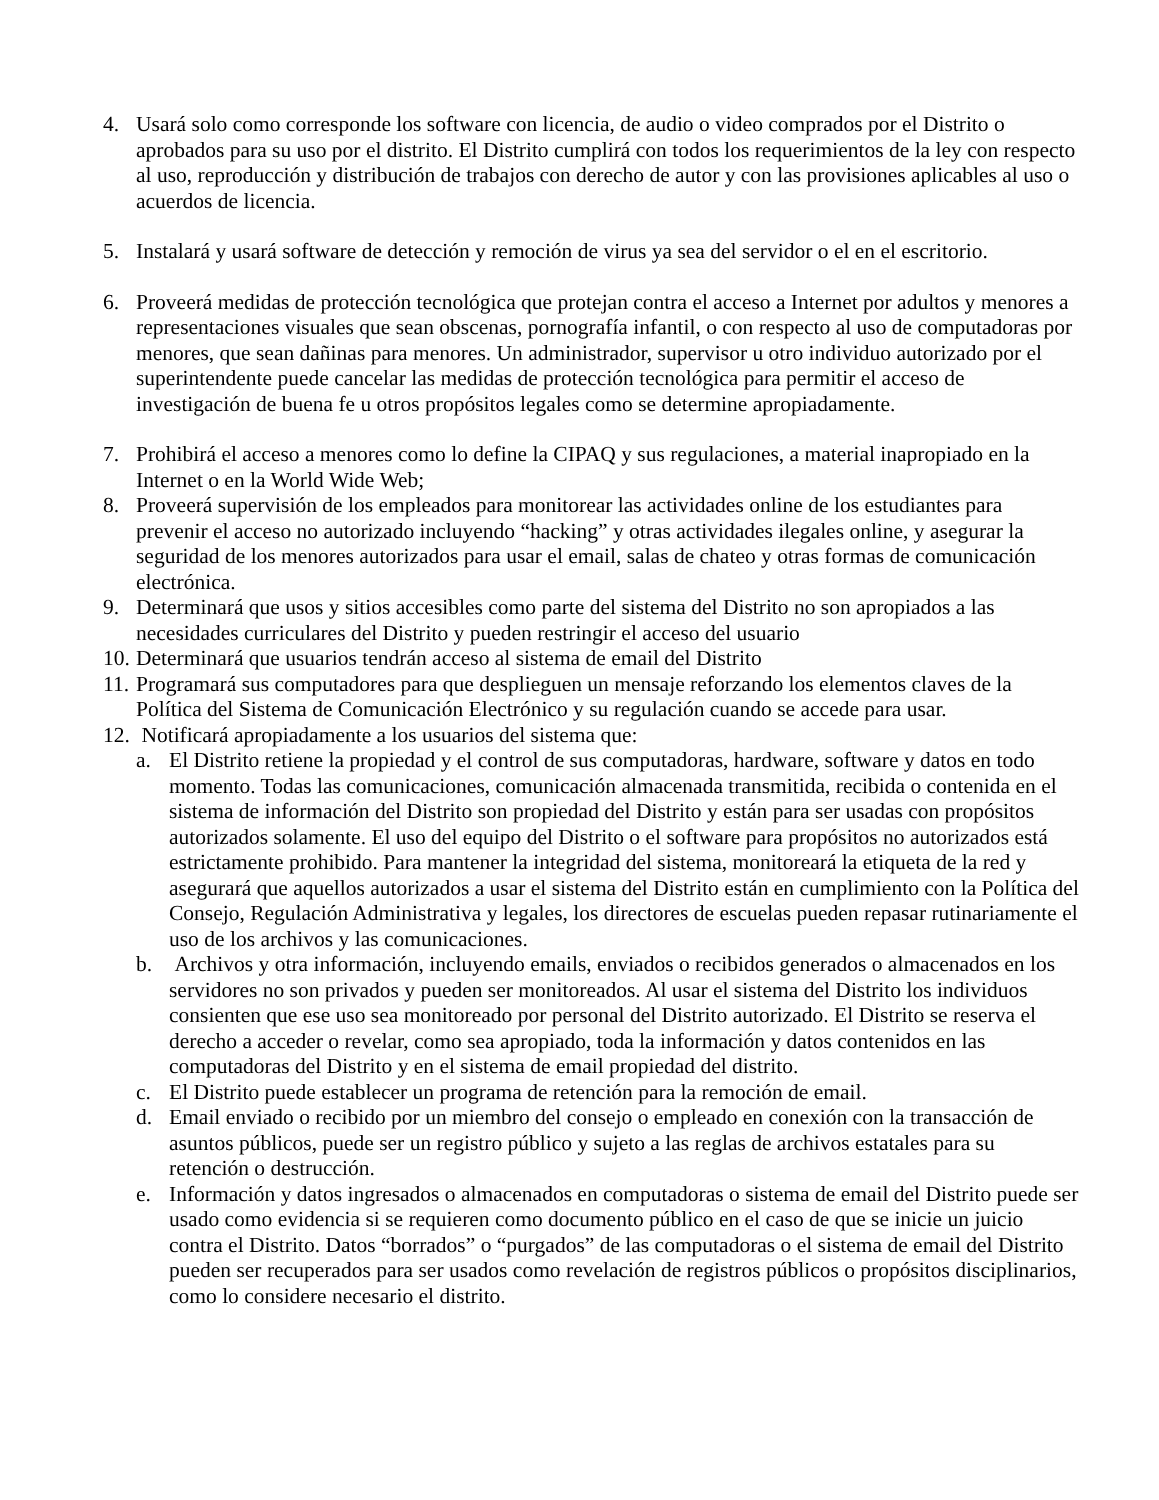4. Usará solo como corresponde los software con licencia, de audio o video comprados por el Distrito o aprobados para su uso por el distrito. El Distrito cumplirá con todos los requerimientos de la ley con respecto al uso, reproducción y distribución de trabajos con derecho de autor y con las provisiones aplicables al uso o acuerdos de licencia.
5. Instalará y usará software de detección y remoción de virus ya sea del servidor o el en el escritorio.
6. Proveerá medidas de protección tecnológica que protejan contra el acceso a Internet por adultos y menores a representaciones visuales que sean obscenas, pornografía infantil, o con respecto al uso de computadoras por menores, que sean dañinas para menores. Un administrador, supervisor u otro individuo autorizado por el superintendente puede cancelar las medidas de protección tecnológica para permitir el acceso de investigación de buena fe u otros propósitos legales como se determine apropiadamente.
7. Prohibirá el acceso a menores como lo define la CIPAQ y sus regulaciones, a material inapropiado en la Internet o en la World Wide Web;
8. Proveerá supervisión de los empleados para monitorear las actividades online de los estudiantes para prevenir el acceso no autorizado incluyendo “hacking” y otras actividades ilegales online, y asegurar la seguridad de los menores autorizados para usar el email, salas de chateo y otras formas de comunicación electrónica.
9. Determinará que usos y sitios accesibles como parte del sistema del Distrito no son apropiados a las necesidades curriculares del Distrito y pueden restringir el acceso del usuario
10. Determinará que usuarios tendrán acceso al sistema de email del Distrito
11. Programará sus computadores para que desplieguen un mensaje reforzando los elementos claves de la Política del Sistema de Comunicación Electrónico y su regulación cuando se accede para usar.
12. Notificará apropiadamente a los usuarios del sistema que:
a. El Distrito retiene la propiedad y el control de sus computadoras, hardware, software y datos en todo momento. Todas las comunicaciones, comunicación almacenada transmitida, recibida o contenida en el sistema de información del Distrito son propiedad del Distrito y están para ser usadas con propósitos autorizados solamente. El uso del equipo del Distrito o el software para propósitos no autorizados está estrictamente prohibido. Para mantener la integridad del sistema, monitoreará la etiqueta de la red y asegurará que aquellos autorizados a usar el sistema del Distrito están en cumplimiento con la Política del Consejo, Regulación Administrativa y legales, los directores de escuelas pueden repasar rutinariamente el uso de los archivos y las comunicaciones.
b. Archivos y otra información, incluyendo emails, enviados o recibidos generados o almacenados en los servidores no son privados y pueden ser monitoreados. Al usar el sistema del Distrito los individuos consienten que ese uso sea monitoreado por personal del Distrito autorizado. El Distrito se reserva el derecho a acceder o revelar, como sea apropiado, toda la información y datos contenidos en las computadoras del Distrito y en el sistema de email propiedad del distrito.
c. El Distrito puede establecer un programa de retención para la remoción de email.
d. Email enviado o recibido por un miembro del consejo o empleado en conexión con la transacción de asuntos públicos, puede ser un registro público y sujeto a las reglas de archivos estatales para su retención o destrucción.
e. Información y datos ingresados o almacenados en computadoras o sistema de email del Distrito puede ser usado como evidencia si se requieren como documento público en el caso de que se inicie un juicio contra el Distrito. Datos “borrados” o “purgados” de las computadoras o el sistema de email del Distrito pueden ser recuperados para ser usados como revelación de registros públicos o propósitos disciplinarios, como lo considere necesario el distrito.